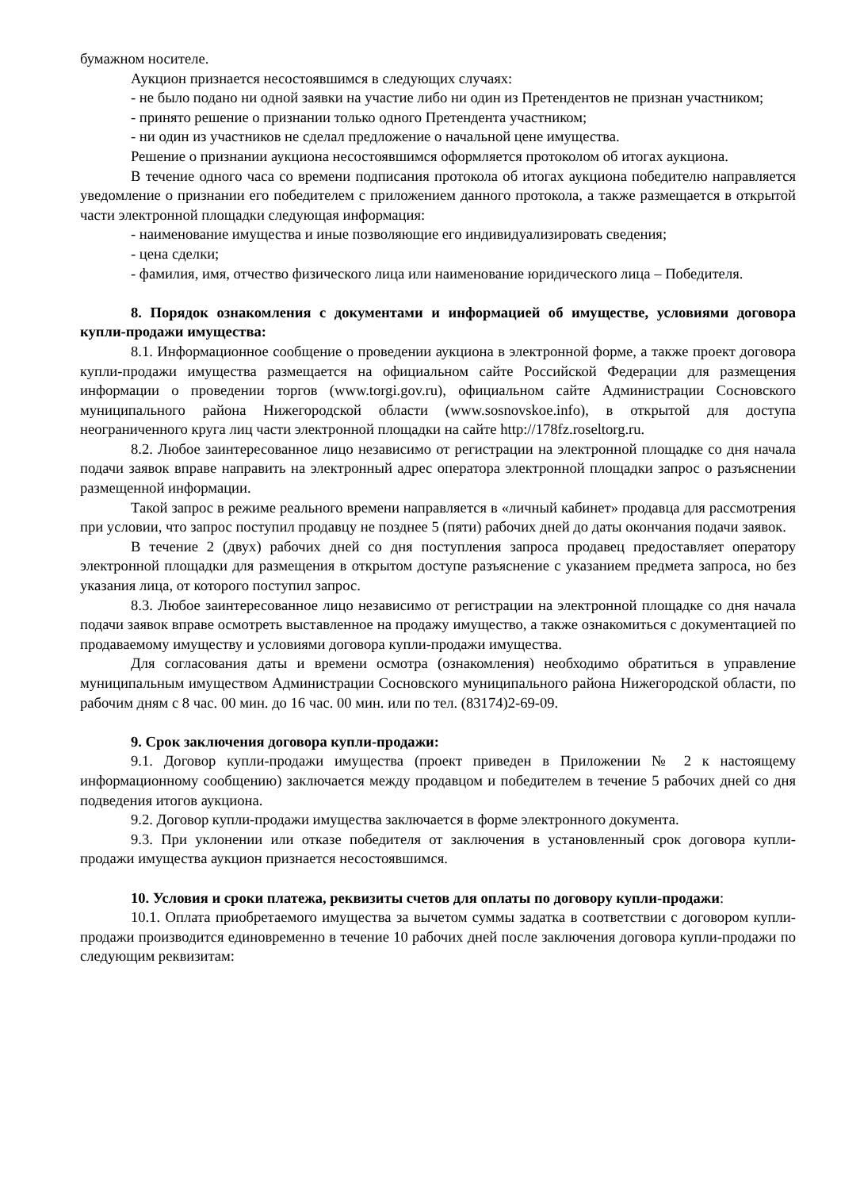бумажном носителе.
Аукцион признается несостоявшимся в следующих случаях:
- не было подано ни одной заявки на участие либо ни один из Претендентов не признан участником;
- принято решение о признании только одного Претендента участником;
- ни один из участников не сделал предложение о начальной цене имущества.
Решение о признании аукциона несостоявшимся оформляется протоколом об итогах аукциона.
В течение одного часа со времени подписания протокола об итогах аукциона победителю направляется уведомление о признании его победителем с приложением данного протокола, а также размещается в открытой части электронной площадки следующая информация:
- наименование имущества и иные позволяющие его индивидуализировать сведения;
- цена сделки;
- фамилия, имя, отчество физического лица или наименование юридического лица – Победителя.
8. Порядок ознакомления с документами и информацией об имуществе, условиями договора купли-продажи имущества:
8.1. Информационное сообщение о проведении аукциона в электронной форме, а также проект договора купли-продажи имущества размещается на официальном сайте Российской Федерации для размещения информации о проведении торгов (www.torgi.gov.ru), официальном сайте Администрации Сосновского муниципального района Нижегородской области (www.sosnovskoe.info), в открытой для доступа неограниченного круга лиц части электронной площадки на сайте http://178fz.roseltorg.ru.
8.2. Любое заинтересованное лицо независимо от регистрации на электронной площадке со дня начала подачи заявок вправе направить на электронный адрес оператора электронной площадки запрос о разъяснении размещенной информации.
Такой запрос в режиме реального времени направляется в «личный кабинет» продавца для рассмотрения при условии, что запрос поступил продавцу не позднее 5 (пяти) рабочих дней до даты окончания подачи заявок.
В течение 2 (двух) рабочих дней со дня поступления запроса продавец предоставляет оператору электронной площадки для размещения в открытом доступе разъяснение с указанием предмета запроса, но без указания лица, от которого поступил запрос.
8.3. Любое заинтересованное лицо независимо от регистрации на электронной площадке со дня начала подачи заявок вправе осмотреть выставленное на продажу имущество, а также ознакомиться с документацией по продаваемому имуществу и условиями договора купли-продажи имущества.
Для согласования даты и времени осмотра (ознакомления) необходимо обратиться в управление муниципальным имуществом Администрации Сосновского муниципального района Нижегородской области, по рабочим дням с 8 час. 00 мин. до 16 час. 00 мин. или по тел. (83174)2-69-09.
9. Срок заключения договора купли-продажи:
9.1. Договор купли-продажи имущества (проект приведен в Приложении № 2 к настоящему информационному сообщению) заключается между продавцом и победителем в течение 5 рабочих дней со дня подведения итогов аукциона.
9.2. Договор купли-продажи имущества заключается в форме электронного документа.
9.3. При уклонении или отказе победителя от заключения в установленный срок договора купли-продажи имущества аукцион признается несостоявшимся.
10. Условия и сроки платежа, реквизиты счетов для оплаты по договору купли-продажи:
10.1. Оплата приобретаемого имущества за вычетом суммы задатка в соответствии с договором купли-продажи производится единовременно в течение 10 рабочих дней после заключения договора купли-продажи по следующим реквизитам: